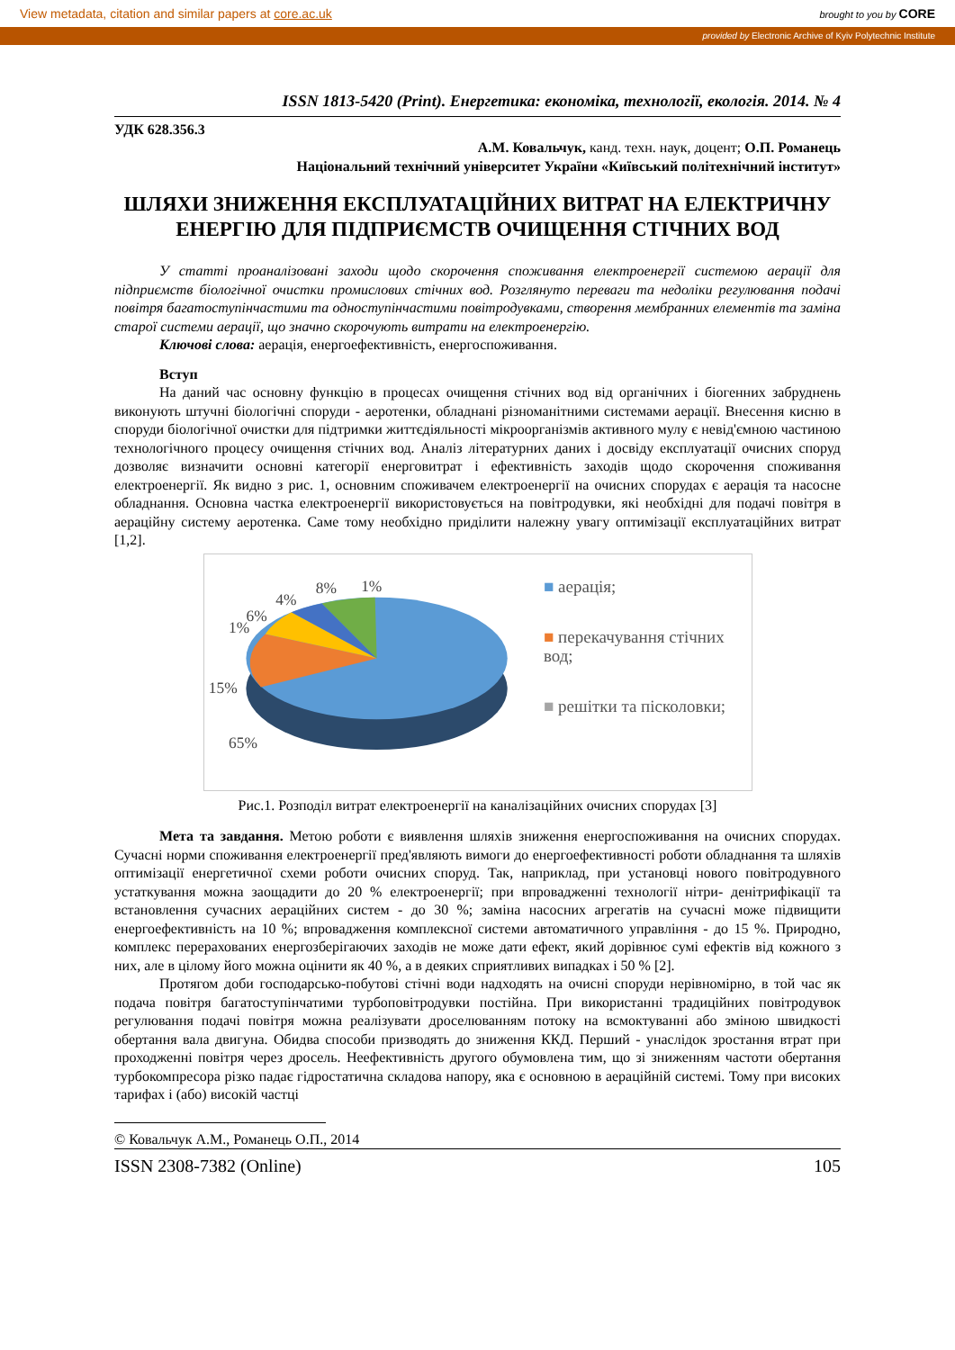View metadata, citation and similar papers at core.ac.uk brought to you by CORE
provided by Electronic Archive of Kyiv Polytechnic Institute
ISSN 1813-5420 (Print). Енергетика: економіка, технології, екологія. 2014. № 4
УДК 628.356.3
А.М. Ковальчук, канд. техн. наук, доцент; О.П. Романець
Національний технічний університет України «Київський політехнічний інститут»
ШЛЯХИ ЗНИЖЕННЯ ЕКСПЛУАТАЦІЙНИХ ВИТРАТ НА ЕЛЕКТРИЧНУ ЕНЕРГІЮ ДЛЯ ПІДПРИЄМСТВ ОЧИЩЕННЯ СТІЧНИХ ВОД
У статті проаналізовані заходи щодо скорочення споживання електроенергії системою аерації для підприємств біологічної очистки промислових стічних вод. Розглянуто переваги та недоліки регулювання подачі повітря багатоступінчастими та одноступінчастими повітродувками, створення мембранних елементів та заміна старої системи аерації, що значно скорочують витрати на електроенергію.
Ключові слова: аерація, енергоефективність, енергоспоживання.
Вступ
На даний час основну функцію в процесах очищення стічних вод від органічних і біогенних забруднень виконують штучні біологічні споруди - аеротенки, обладнані різноманітними системами аерації. Внесення кисню в споруди біологічної очистки для підтримки життєдіяльності мікроорганізмів активного мулу є невід'ємною частиною технологічного процесу очищення стічних вод. Аналіз літературних даних і досвіду експлуатації очисних споруд дозволяє визначити основні категорії енерговитрат і ефективність заходів щодо скорочення споживання електроенергії. Як видно з рис. 1, основним споживачем електроенергії на очисних спорудах є аерація та насосне обладнання. Основна частка електроенергії використовується на повітродувки, які необхідні для подачі повітря в аераційну систему аеротенка. Саме тому необхідно приділити належну увагу оптимізації експлуатаційних витрат [1,2].
65%
15%
1%
6%
4%
8%
1%
■ аерація;
■ перекачування стічних вод;
■ решітки та пісколовки;
Рис.1. Розподіл витрат електроенергії на каналізаційних очисних спорудах [3]
Мета та завдання. Метою роботи є виявлення шляхів зниження енергоспоживання на очисних спорудах. Сучасні норми споживання електроенергії пред'являють вимоги до енергоефективності роботи обладнання та шляхів оптимізації енергетичної схеми роботи очисних споруд. Так, наприклад, при установці нового повітродувного устаткування можна заощадити до 20 % електроенергії; при впровадженні технології нітри- денітрифікації та встановлення сучасних аераційних систем - до 30 %; заміна насосних агрегатів на сучасні може підвищити енергоефективність на 10 %; впровадження комплексної системи автоматичного управління - до 15 %. Природно, комплекс перерахованих енергозберігаючих заходів не може дати ефект, який дорівнює сумі ефектів від кожного з них, але в цілому його можна оцінити як 40 %, а в деяких сприятливих випадках і 50 % [2].
Протягом доби господарсько-побутові стічні води надходять на очисні споруди нерівномірно, в той час як подача повітря багатоступінчатими турбоповітродувки постійна. При використанні традиційних повітродувок регулювання подачі повітря можна реалізувати дроселюванням потоку на всмоктуванні або зміною швидкості обертання вала двигуна. Обидва способи призводять до зниження ККД. Перший - унаслідок зростання втрат при проходженні повітря через дросель. Неефективність другого обумовлена тим, що зі зниженням частоти обертання турбокомпресора різко падає гідростатична складова напору, яка є основною в аераційній системі. Тому при високих тарифах і (або) високій частці
© Ковальчук А.М., Романець О.П., 2014
ISSN 2308-7382 (Online) 105